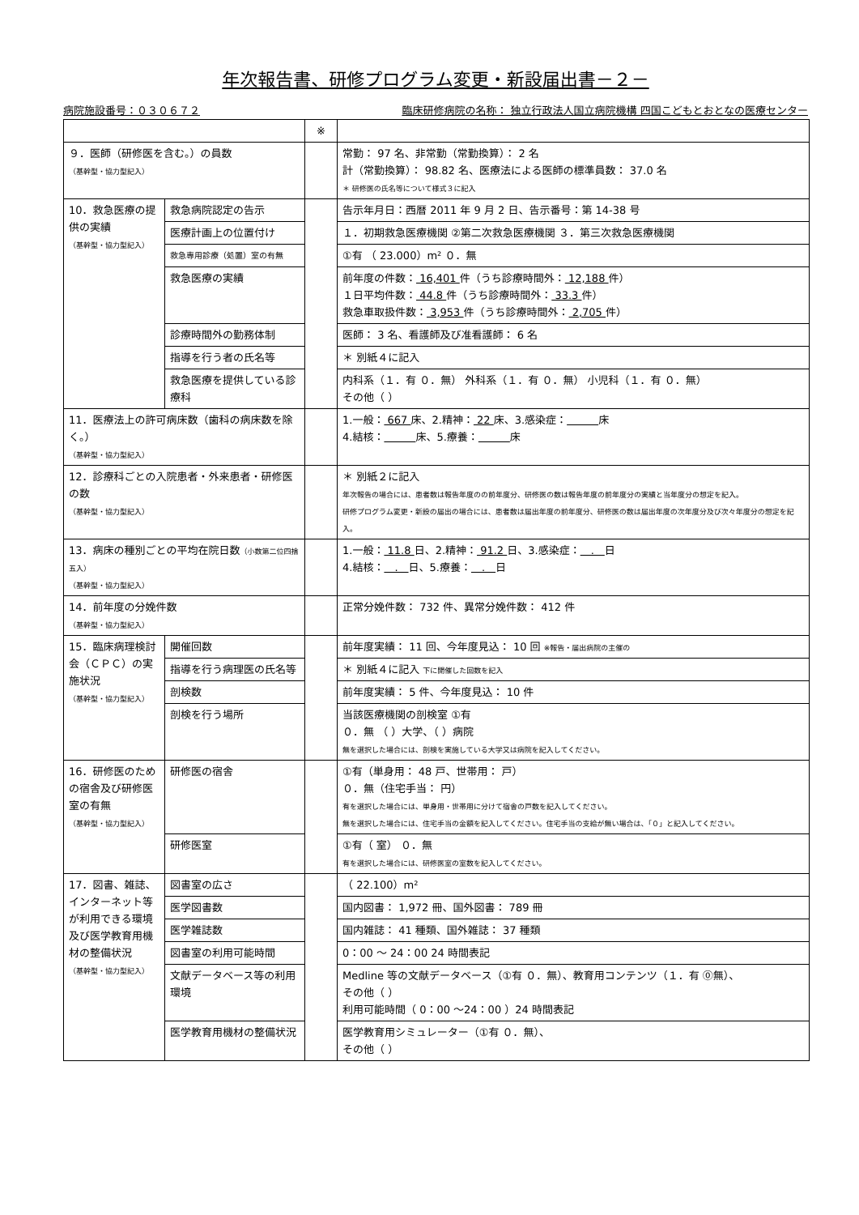年次報告書、研修プログラム変更・新設届出書－２－
病院施設番号：０３０６７２ 臨床研修病院の名称： 独立行政法人国立病院機構 四国こどもとおとなの医療センター
| | | ※ | |
| ９．医師（研修医を含む。）の員数 （基幹型・協力型記入） | | | 常勤： 97 名、非常勤（常勤換算）： 2 名 計（常勤換算）： 98.82 名、医療法による医師の標準員数： 37.0 名 ＊ 研修医の氏名等について様式３に記入 |
| 10．救急医療の提供の実績 （基幹型・協力型記入） | 救急病院認定の告示 | | 告示年月日：西暦 2011 年 9 月 2 日、告示番号：第 14-38 号 |
| | 医療計画上の位置付け | | １．初期救急医療機関 ②第二次救急医療機関 ３．第三次救急医療機関 |
| | 救急専用診療（処置）室の有無 | | ①有 （ 23.000）m² ０．無 |
| | 救急医療の実績 | | 前年度の件数： 16,401 件（うち診療時間外： 12,188 件） １日平均件数： 44.8 件（うち診療時間外： 33.3 件） 救急車取扱件数： 3,953 件（うち診療時間外： 2,705 件） |
| | 診療時間外の勤務体制 | | 医師： 3 名、看護師及び准看護師： 6 名 |
| | 指導を行う者の氏名等 | | ＊ 別紙４に記入 |
| | 救急医療を提供している診療科 | | 内科系（１．有 ０．無） 外科系（１．有 ０．無） 小児科（１．有 ０．無） その他（ ） |
| 11．医療法上の許可病床数（歯科の病床数を除く。） （基幹型・協力型記入） | | | 1.一般： 667 床、2.精神： 22 床、3.感染症： 床 4.結核： 床、5.療養： 床 |
| 12．診療科ごとの入院患者・外来患者・研修医の数 （基幹型・協力型記入） | | | ＊ 別紙２に記入 年次報告の場合には、患者数は報告年度のの前年度分、研修医の数は報告年度の前年度分の実績と当年度分の想定を記入。 研修プログラム変更・新設の届出の場合には、患者数は届出年度の前年度分、研修医の数は届出年度の次年度分及び次々年度分の想定を記入。 |
| 13．病床の種別ごとの平均在院日数 （小数第二位四捨五入） （基幹型・協力型記入） | | | 1.一般： 11.8 日、2.精神： 91.2 日、3.感染症： . 日 4.結核： . 日、5.療養： . 日 |
| 14．前年度の分娩件数 （基幹型・協力型記入） | | | 正常分娩件数： 732 件、異常分娩件数： 412 件 |
| 15．臨床病理検討会（ＣＰＣ）の実施状況 （基幹型・協力型記入） | 開催回数 | | 前年度実績： 11 回、今年度見込： 10 回 ※報告・届出病院の主催の |
| | 指導を行う病理医の氏名等 | | ＊ 別紙４に記入 下に開催した回数を記入 |
| | 剖検数 | | 前年度実績： 5 件、今年度見込： 10 件 |
| | 剖検を行う場所 | | 当該医療機関の剖検室 ①有 ０．無 （ ）大学、（ ）病院 無を選択した場合には、剖検を実施している大学又は病院を記入してください。 |
| 16．研修医のための宿舎及び研修医室の有無 （基幹型・協力型記入） | 研修医の宿舎 | | ①有（単身用： 48 戸、世帯用： 戸） ０．無（住宅手当： 円） 有を選択した場合には、単身用・世帯用に分けて宿舎の戸数を記入してください。 無を選択した場合には、住宅手当の金額を記入してください。住宅手当の支給が無い場合は、「０」と記入してください。 |
| | 研修医室 | | ①有（ 室） ０．無 有を選択した場合には、研修医室の室数を記入してください。 |
| 17．図書、雑誌、インターネット等が利用できる環境及び医学教育用機材の整備状況 （基幹型・協力型記入） | 図書室の広さ | | （ 22.100）m² |
| | 医学図書数 | | 国内図書： 1,972 冊、国外図書： 789 冊 |
| | 医学雑誌数 | | 国内雑誌： 41 種類、国外雑誌： 37 種類 |
| | 図書室の利用可能時間 | | 0：00 ～ 24：00 24 時間表記 |
| | 文献データベース等の利用環境 | | Medline 等の文献データベース（①有 ０．無）、教育用コンテンツ（１．有 ⓪無）、 その他（ ） 利用可能時間（ 0：00 ～24：00 ）24 時間表記 |
| | 医学教育用機材の整備状況 | | 医学教育用シミュレーター（①有 ０．無）、 その他（ ） |